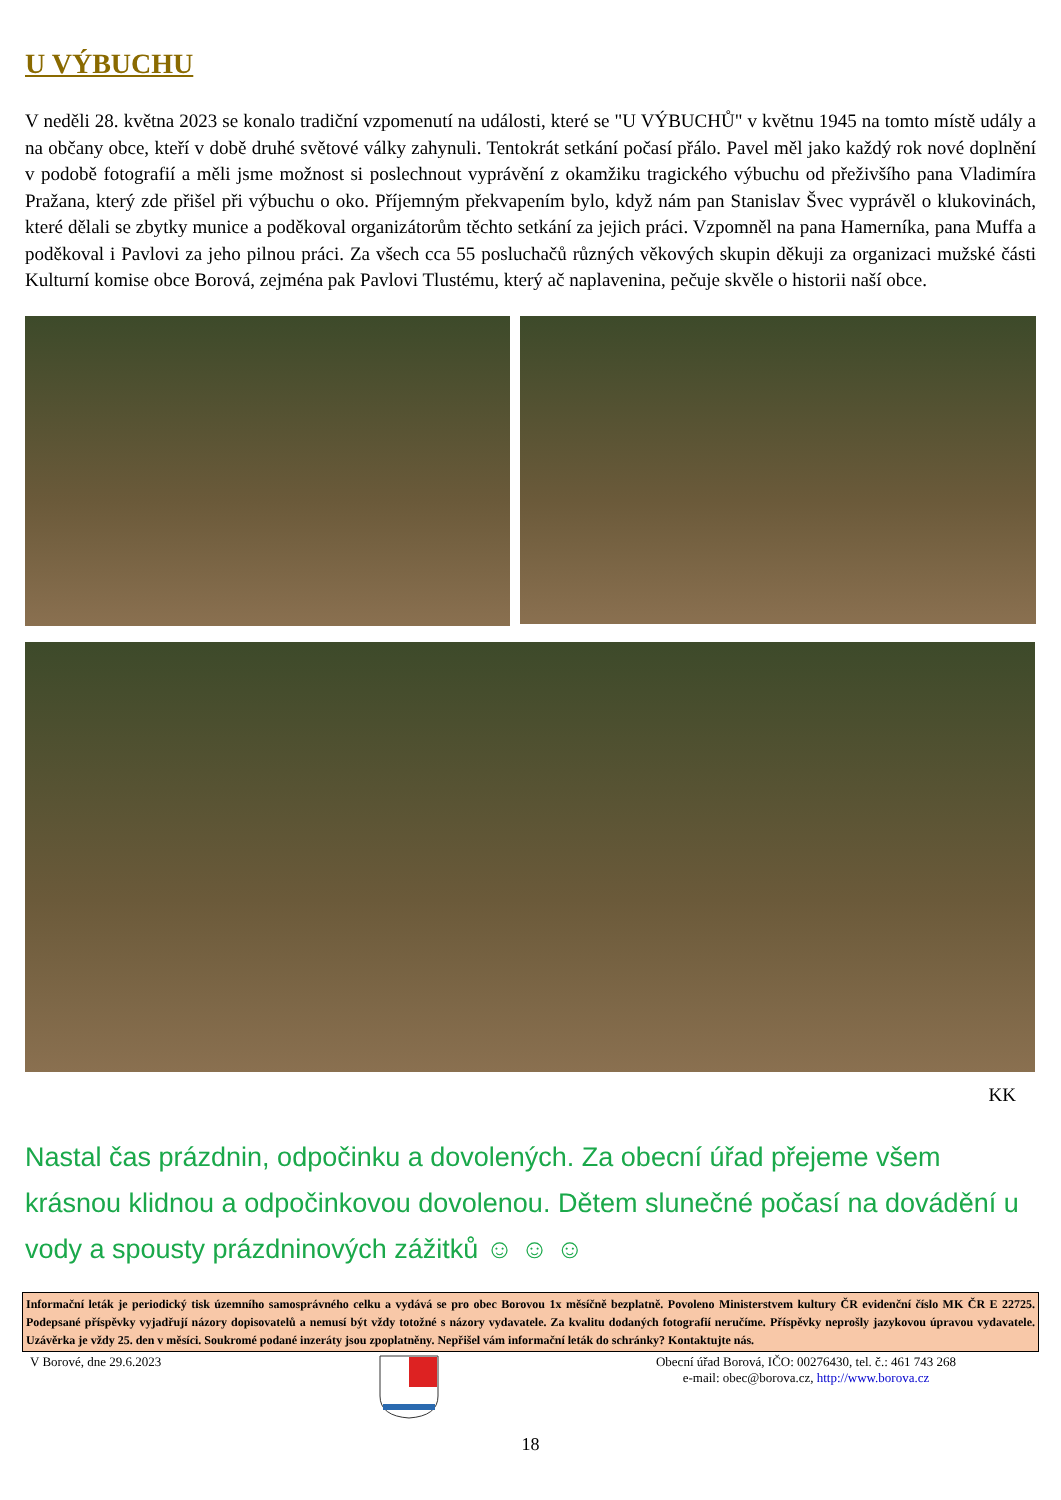U VÝBUCHU
V neděli 28. května 2023 se konalo tradiční vzpomenutí na události, které se "U VÝBUCHŮ" v květnu 1945 na tomto místě udály a na občany obce, kteří v době druhé světové války zahynuli. Tentokrát setkání počasí přálo. Pavel měl jako každý rok nové doplnění v podobě fotografií a měli jsme možnost si poslechnout vyprávění z okamžiku tragického výbuchu od přeživšího pana Vladimíra Pražana, který zde přišel při výbuchu o oko. Příjemným překvapením bylo, když nám pan Stanislav Švec vyprávěl o klukovinách, které dělali se zbytky munice a poděkoval organizátorům těchto setkání za jejich práci. Vzpomněl na pana Hamerníka, pana Muffa a poděkoval i Pavlovi za jeho pilnou práci. Za všech cca 55 posluchačů různých věkových skupin děkuji za organizaci mužské části Kulturní komise obce Borová, zejména pak Pavlovi Tlustému, který ač naplavenina, pečuje skvěle o historii naší obce.
KK
Nastal čas prázdnin, odpočinku a dovolených. Za obecní úřad přejeme všem krásnou klidnou a odpočinkovou dovolenou. Dětem slunečné počasí na dovádění u vody a spousty prázdninových zážitků ☺ ☺ ☺
Informační leták je periodický tisk územního samosprávného celku a vydává se pro obec Borovou 1x měsíčně bezplatně. Povoleno Ministerstvem kultury ČR evidenční číslo MK ČR E 22725. Podepsané příspěvky vyjadřují názory dopisovatelů a nemusí být vždy totožné s názory vydavatele. Za kvalitu dodaných fotografií neručíme. Příspěvky neprošly jazykovou úpravou vydavatele. Uzávěrka je vždy 25. den v měsíci. Soukromé podané inzeráty jsou zpoplatněny. Nepřišel vám informační leták do schránky? Kontaktujte nás.
V Borové, dne 29.6.2023 Obecní úřad Borová, IČO: 00276430, tel. č.: 461 743 268
e-mail: obec@borova.cz, http://www.borova.cz
18